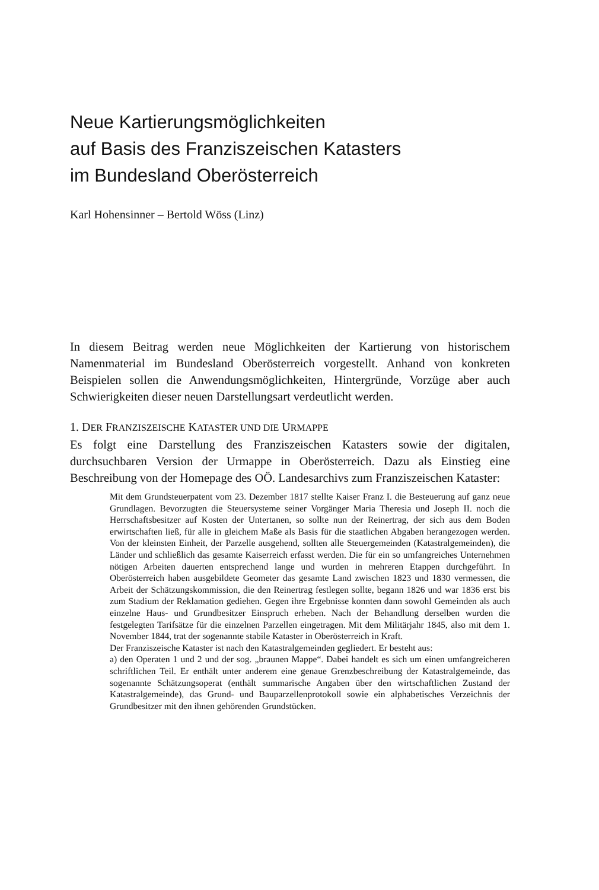Neue Kartierungsmöglichkeiten
auf Basis des Franziszeischen Katasters
im Bundesland Oberösterreich
Karl Hohensinner – Bertold Wöss (Linz)
In diesem Beitrag werden neue Möglichkeiten der Kartierung von historischem Namenmaterial im Bundesland Oberösterreich vorgestellt. Anhand von konkreten Beispielen sollen die Anwendungsmöglichkeiten, Hintergründe, Vorzüge aber auch Schwierigkeiten dieser neuen Darstellungsart verdeutlicht werden.
1. DER FRANZISZEISCHE KATASTER UND DIE URMAPPE
Es folgt eine Darstellung des Franziszeischen Katasters sowie der digitalen, durchsuchbaren Version der Urmappe in Oberösterreich. Dazu als Einstieg eine Beschreibung von der Homepage des OÖ. Landesarchivs zum Franziszeischen Kataster:
Mit dem Grundsteuerpatent vom 23. Dezember 1817 stellte Kaiser Franz I. die Besteuerung auf ganz neue Grundlagen. Bevorzugten die Steuersysteme seiner Vorgänger Maria Theresia und Joseph II. noch die Herrschaftsbesitzer auf Kosten der Untertanen, so sollte nun der Reinertrag, der sich aus dem Boden erwirtschaften ließ, für alle in gleichem Maße als Basis für die staatlichen Abgaben herangezogen werden. Von der kleinsten Einheit, der Parzelle ausgehend, sollten alle Steuergemeinden (Katastralgemeinden), die Länder und schließlich das gesamte Kaiserreich erfasst werden. Die für ein so umfangreiches Unternehmen nötigen Arbeiten dauerten entsprechend lange und wurden in mehreren Etappen durchgeführt. In Oberösterreich haben ausgebildete Geometer das gesamte Land zwischen 1823 und 1830 vermessen, die Arbeit der Schätzungskommission, die den Reinertrag festlegen sollte, begann 1826 und war 1836 erst bis zum Stadium der Reklamation gediehen. Gegen ihre Ergebnisse konnten dann sowohl Gemeinden als auch einzelne Haus- und Grundbesitzer Einspruch erheben. Nach der Behandlung derselben wurden die festgelegten Tarifsätze für die einzelnen Parzellen eingetragen. Mit dem Militärjahr 1845, also mit dem 1. November 1844, trat der sogenannte stabile Kataster in Oberösterreich in Kraft.
Der Franziszeische Kataster ist nach den Katastralgemeinden gegliedert. Er besteht aus:
a) den Operaten 1 und 2 und der sog. „braunen Mappe“. Dabei handelt es sich um einen umfangreicheren schriftlichen Teil. Er enthält unter anderem eine genaue Grenzbeschreibung der Katastralgemeinde, das sogenannte Schätzungsoperat (enthält summarische Angaben über den wirtschaftlichen Zustand der Katastralgemeinde), das Grund- und Bauparzellenprotokoll sowie ein alphabetisches Verzeichnis der Grundbesitzer mit den ihnen gehörenden Grundstücken.